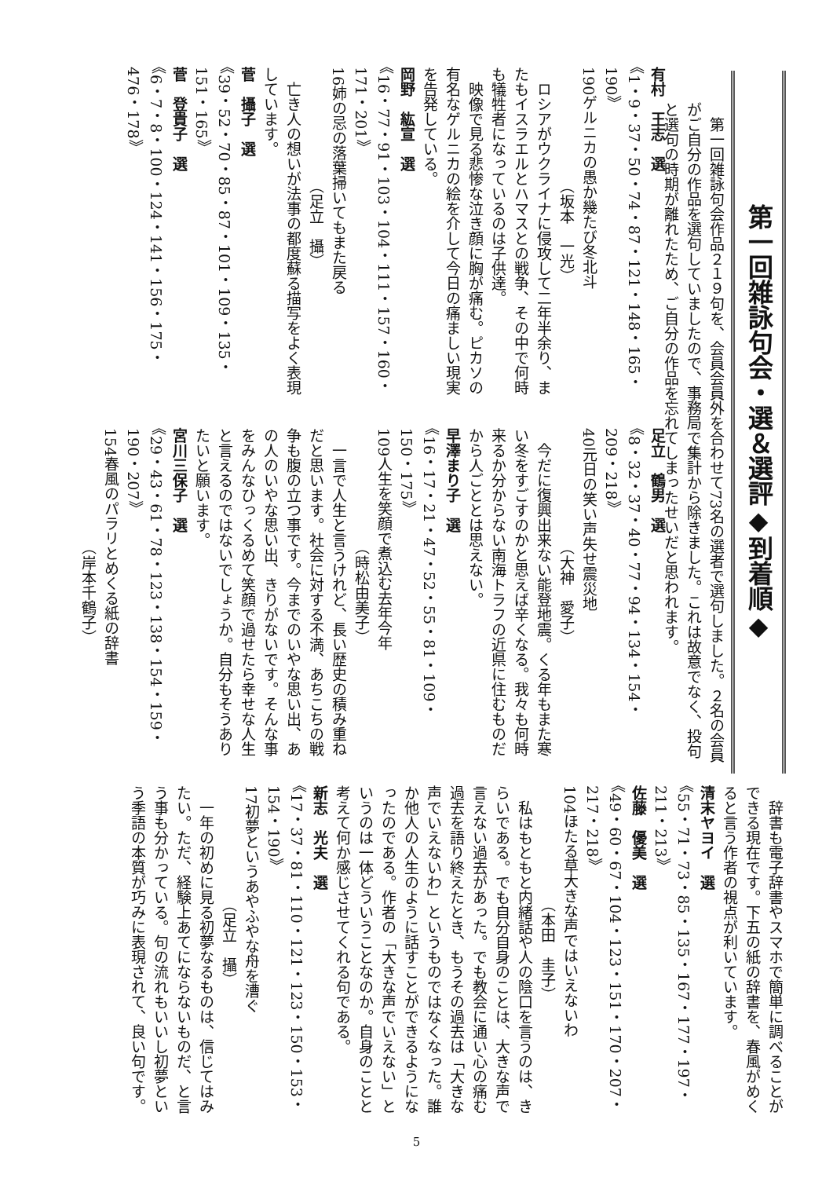第一回雑詠句会・選＆選評◆到着順◆
　第一回雑詠句会作品２１９句を、会員会員外を合わせて73名の選者で選句しました。２名の会員がご自分の作品を選句していましたので、事務局で集計から除きました。これは故意でなく、投句と選句の時期が離れたため、ご自分の作品を忘れてしまったせいだと思われます。
有村　王志　選
《1・9・37・50・74・87・121・148・165・190》
190ゲルニカの愚か幾たび冬北斗
　　　　　　　　（坂本　一光）
　ロシアがウクライナに侵攻して二年半余り、またもイスラエルとハマスとの戦争、その中で何時も犠牲者になっているのは子供達。
　映像で見る悲惨な泣き顔に胸が痛む。ピカソの有名なゲルニカの絵を介して今日の痛ましい現実を告発している。
岡野　紘宣　選
《16・77・91・103・104・111・157・160・171・201》
16姉の忌の落葉掃いてもまた戻る
　　　　　　　　（足立　攝）
　亡き人の想いが法事の都度蘇る描写をよく表現しています。
菅　攝子　選
《39・52・70・85・87・101・109・135・151・165》
菅　登貴子　選
《6・7・8・100・124・141・156・175・476・178》
足立　鶴男　選
《8・32・37・40・77・94・134・154・209・218》
40元日の笑い声失せ震災地
　　　　　　　　（大神　愛子）
　今だに復興出来ない能登地震。くる年もまた寒い冬をすごすのかと思えば辛くなる。我々も何時来るか分からない南海トラフの近県に住むものだから人ごととは思えない。
早澤まり子　選
《16・17・21・47・52・55・81・109・150・175》
109人生を笑顔で煮込む去年今年
　　　　　　　　（時松由美子）
　一言で人生と言うけれど、長い歴史の積み重ねだと思います。社会に対する不満、あちこちの戦争も腹の立つ事です。今までのいやな思い出、あの人のいやな思い出、きりがないです。そんな事をみんなひっくるめて笑顔で過せたら幸せな人生と言えるのではないでしょうか。自分もそうありたいと願います。
宮川三保子　選
《29・43・61・78・123・138・154・159・190・207》
154春風のパラリとめくる紙の辞書
　　　　　　　　（岸本千鶴子）
　辞書も電子辞書やスマホで簡単に調べることができる現在です。下五の紙の辞書を、春風がめくると言う作者の視点が利いています。
清末ヤヨイ　選
《55・71・73・85・135・167・177・197・211・213》
佐藤　優美　選
《49・60・67・104・123・151・170・207・217・218》
104ほたる草大きな声ではいえないわ
　　　　　　　　（本田　圭子）
　私はもともと内緒話や人の陰口を言うのは、きらいである。でも自分自身のことは、大きな声で言えない過去があった。でも教会に通い心の痛む過去を語り終えたとき、もうその過去は「大きな声でいえないわ」というものではなくなった。誰か他人の人生のように話すことができるようになったのである。作者の「大きな声でいえない」というのは一体どういうことなのか。自身のことと考えて何か感じさせてくれる句である。
新志　光夫　選
《17・37・81・110・121・123・150・153・154・190》
17初夢というあやふやな舟を漕ぐ
　　　　　　　　（足立　攝）
　一年の初めに見る初夢なるものは、信じてはみたい。ただ、経験上あてにならないものだ、と言う事も分かっている。句の流れもいいし初夢という季語の本質が巧みに表現されて、良い句です。
5